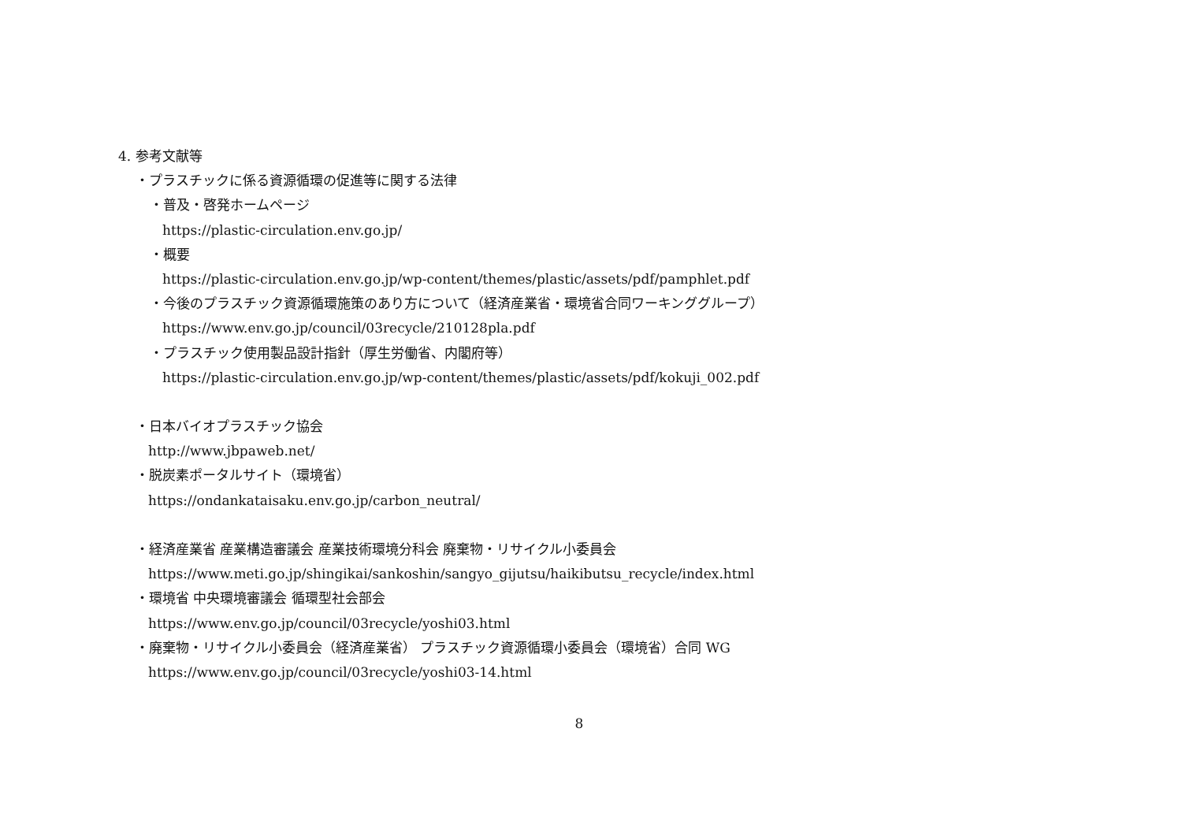4. 参考文献等
・プラスチックに係る資源循環の促進等に関する法律
・普及・啓発ホームページ
https://plastic-circulation.env.go.jp/
・概要
https://plastic-circulation.env.go.jp/wp-content/themes/plastic/assets/pdf/pamphlet.pdf
・今後のプラスチック資源循環施策のあり方について（経済産業省・環境省合同ワーキンググループ）
https://www.env.go.jp/council/03recycle/210128pla.pdf
・プラスチック使用製品設計指針（厚生労働省、内閣府等）
https://plastic-circulation.env.go.jp/wp-content/themes/plastic/assets/pdf/kokuji_002.pdf
・日本バイオプラスチック協会
http://www.jbpaweb.net/
・脱炭素ポータルサイト（環境省）
https://ondankataisaku.env.go.jp/carbon_neutral/
・経済産業省 産業構造審議会 産業技術環境分科会 廃棄物・リサイクル小委員会
https://www.meti.go.jp/shingikai/sankoshin/sangyo_gijutsu/haikibutsu_recycle/index.html
・環境省 中央環境審議会 循環型社会部会
https://www.env.go.jp/council/03recycle/yoshi03.html
・廃棄物・リサイクル小委員会（経済産業省） プラスチック資源循環小委員会（環境省）合同 WG
https://www.env.go.jp/council/03recycle/yoshi03-14.html
8